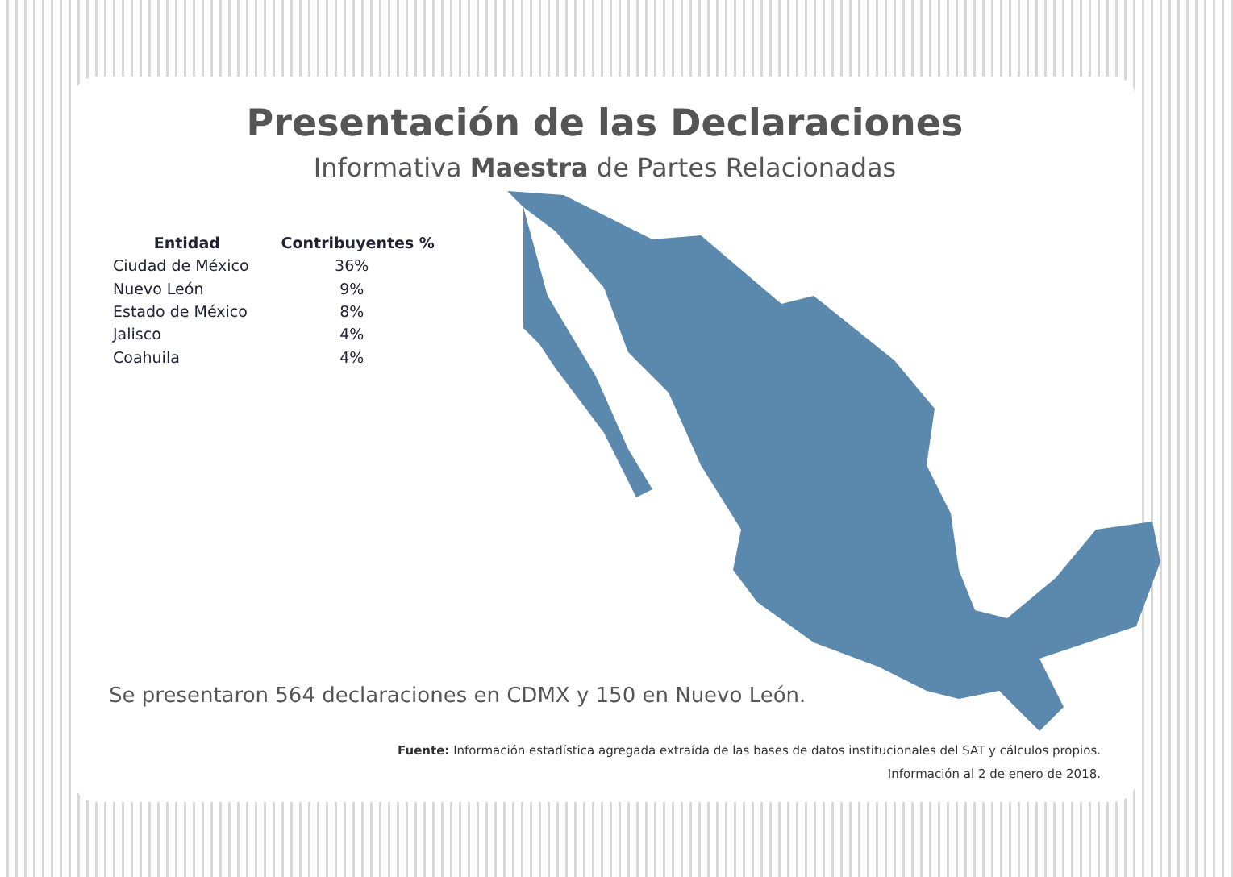Presentación de las Declaraciones
Informativa Maestra de Partes Relacionadas
| Entidad | Contribuyentes % |
| --- | --- |
| Ciudad de México | 36% |
| Nuevo León | 9% |
| Estado de México | 8% |
| Jalisco | 4% |
| Coahuila | 4% |
Se presentaron 564 declaraciones en CDMX y 150 en Nuevo León.
Fuente: Información estadística agregada extraída de las bases de datos institucionales del SAT y cálculos propios.
Información al 2 de enero de 2018.